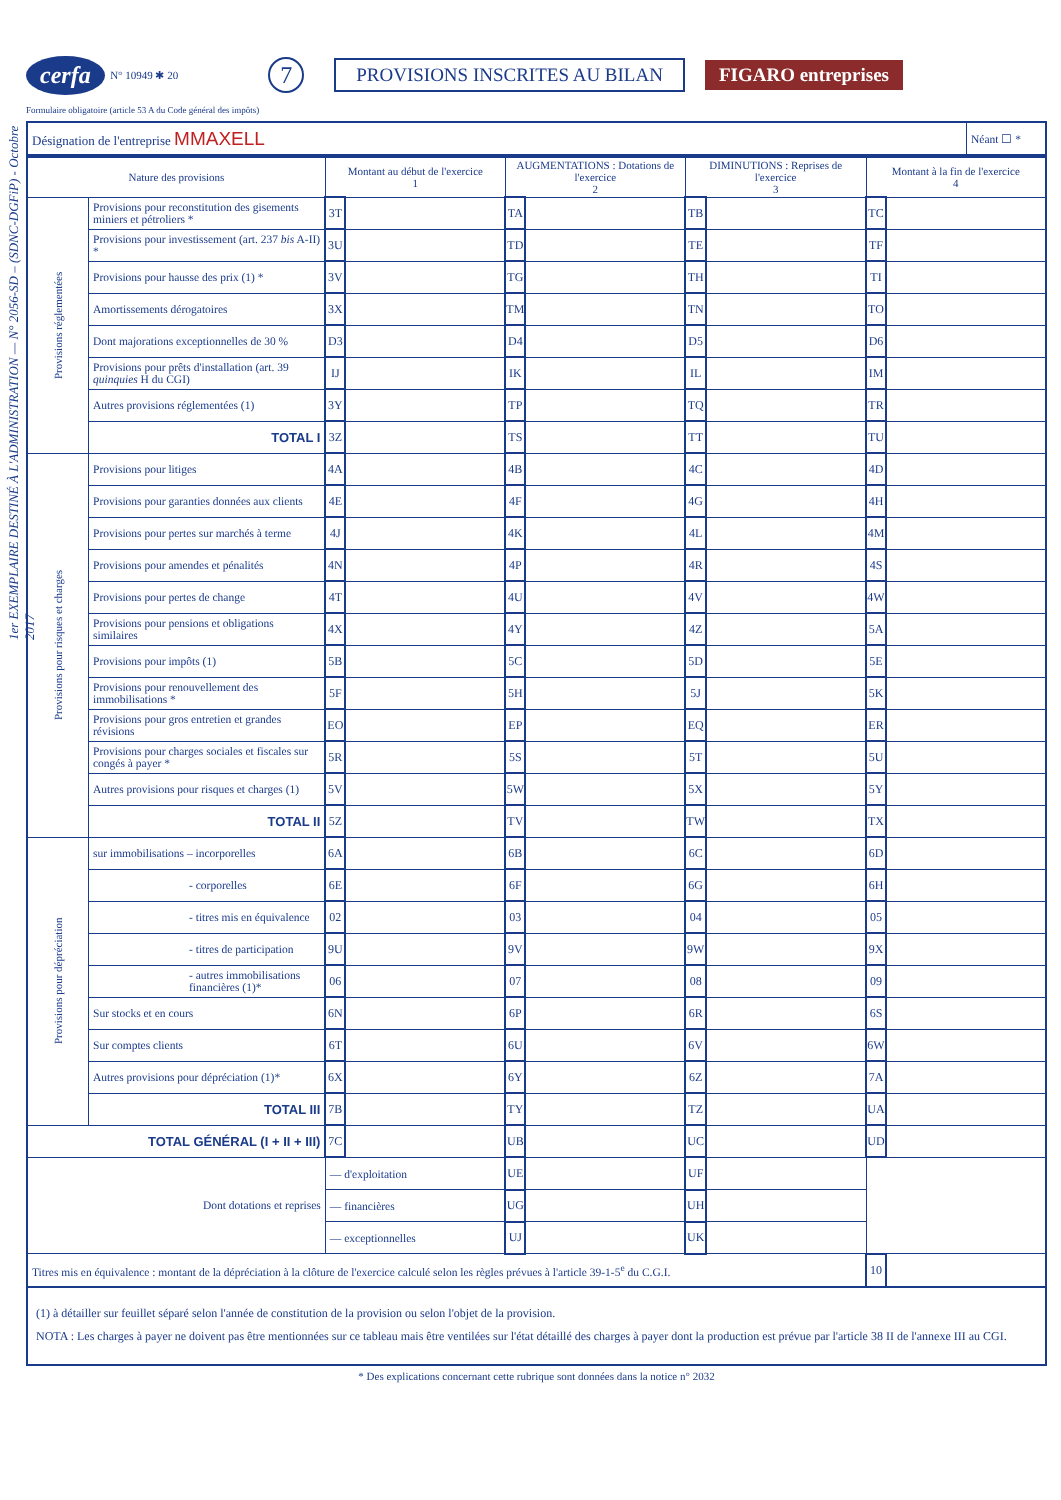1er EXEMPLAIRE DESTINÉ À L'ADMINISTRATION — N° 2056-SD – (SDNC-DGFiP) - Octobre 2017
cerfa N° 10949 ✱ 20 7 PROVISIONS INSCRITES AU BILAN FIGARO entreprises
Formulaire obligatoire (article 53 A du Code général des impôts)
| Désignation de l'entreprise MMAXELL | Néant ☐ * |
| Nature des provisions | | Montant au début de l'exercice 1 | | AUGMENTATIONS : Dotations de l'exercice 2 | | DIMINUTIONS : Reprises de l'exercice 3 | | Montant à la fin de l'exercice 4 | |
| --- | --- | --- | --- | --- | --- | --- | --- | --- | --- |
| Provisions réglementées | Provisions pour reconstitution des gisements miniers et pétroliers * | 3T | | TA | | TB | | TC | |
| | Provisions pour investissement (art. 237 bis A-II) * | 3U | | TD | | TE | | TF | |
| | Provisions pour hausse des prix (1) * | 3V | | TG | | TH | | TI | |
| | Amortissements dérogatoires | 3X | | TM | | TN | | TO | |
| | Dont majorations exceptionnelles de 30 % | D3 | | D4 | | D5 | | D6 | |
| | Provisions pour prêts d'installation (art. 39 quinquies H du CGI) | IJ | | IK | | IL | | IM | |
| | Autres provisions réglementées (1) | 3Y | | TP | | TQ | | TR | |
| | TOTAL I | 3Z | | TS | | TT | | TU | |
| Provisions pour risques et charges | Provisions pour litiges | 4A | | 4B | | 4C | | 4D | |
| | Provisions pour garanties données aux clients | 4E | | 4F | | 4G | | 4H | |
| | Provisions pour pertes sur marchés à terme | 4J | | 4K | | 4L | | 4M | |
| | Provisions pour amendes et pénalités | 4N | | 4P | | 4R | | 4S | |
| | Provisions pour pertes de change | 4T | | 4U | | 4V | | 4W | |
| | Provisions pour pensions et obligations similaires | 4X | | 4Y | | 4Z | | 5A | |
| | Provisions pour impôts (1) | 5B | | 5C | | 5D | | 5E | |
| | Provisions pour renouvellement des immobilisations * | 5F | | 5H | | 5J | | 5K | |
| | Provisions pour gros entretien et grandes révisions | EO | | EP | | EQ | | ER | |
| | Provisions pour charges sociales et fiscales sur congés à payer * | 5R | | 5S | | 5T | | 5U | |
| | Autres provisions pour risques et charges (1) | 5V | | 5W | | 5X | | 5Y | |
| | TOTAL II | 5Z | | TV | | TW | | TX | |
| Provisions pour dépréciation | sur immobilisations – incorporelles | 6A | | 6B | | 6C | | 6D | |
| | - corporelles | 6E | | 6F | | 6G | | 6H | |
| | - titres mis en équivalence | 02 | | 03 | | 04 | | 05 | |
| | - titres de participation | 9U | | 9V | | 9W | | 9X | |
| | - autres immobilisations financières (1)* | 06 | | 07 | | 08 | | 09 | |
| | Sur stocks et en cours | 6N | | 6P | | 6R | | 6S | |
| | Sur comptes clients | 6T | | 6U | | 6V | | 6W | |
| | Autres provisions pour dépréciation (1)* | 6X | | 6Y | | 6Z | | 7A | |
| | TOTAL III | 7B | | TY | | TZ | | UA | |
| TOTAL GÉNÉRAL (I + II + III) | | 7C | | UB | | UC | | UD | |
| Dont dotations et reprises | | — d'exploitation | | UE | | UF | | | |
| | | — financières | | UG | | UH | | | |
| | | — exceptionnelles | | UJ | | UK | | | |
| Titres mis en équivalence : montant de la dépréciation à la clôture de l'exercice calculé selon les règles prévues à l'article 39-1-5<sup>e</sup> du C.G.I. | | | | | | | | 10 | |
(1) à détailler sur feuillet séparé selon l'année de constitution de la provision ou selon l'objet de la provision.
NOTA : Les charges à payer ne doivent pas être mentionnées sur ce tableau mais être ventilées sur l'état détaillé des charges à payer dont la production est prévue par l'article 38 II de l'annexe III au CGI.
* Des explications concernant cette rubrique sont données dans la notice n° 2032